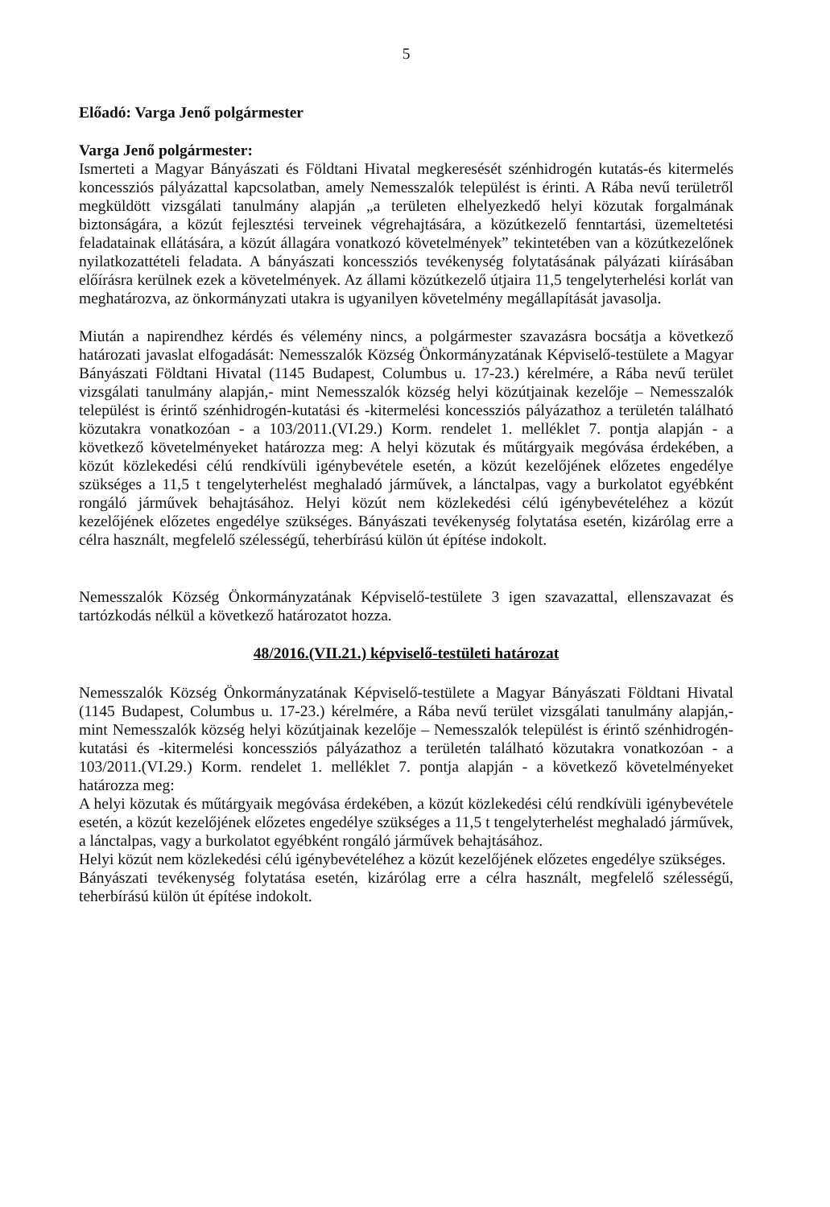5
Előadó: Varga Jenő polgármester
Varga Jenő polgármester:
Ismerteti a Magyar Bányászati és Földtani Hivatal megkeresését szénhidrogén kutatás-és kitermelés koncessziós pályázattal kapcsolatban, amely Nemesszalók települést is érinti. A Rába nevű területről megküldött vizsgálati tanulmány alapján „a területen elhelyezkedő helyi közutak forgalmának biztonságára, a közút fejlesztési terveinek végrehajtására, a közútkezelő fenntartási, üzemeltetési feladatainak ellátására, a közút állagára vonatkozó követelmények” tekintetében van a közútkezelőnek nyilatkozattételi feladata. A bányászati koncessziós tevékenység folytatásának pályázati kiírásában előírásra kerülnek ezek a követelmények. Az állami közútkezelő útjaira 11,5 tengelyterhelési korlát van meghatározva, az önkormányzati utakra is ugyanilyen követelmény megállapítását javasolja.
Miután a napirendhez kérdés és vélemény nincs, a polgármester szavazásra bocsátja a következő határozati javaslat elfogadását: Nemesszalók Község Önkormányzatának Képviselő-testülete a Magyar Bányászati Földtani Hivatal (1145 Budapest, Columbus u. 17-23.) kérelmére, a Rába nevű terület vizsgálati tanulmány alapján,- mint Nemesszalók község helyi közútjainak kezelője – Nemesszalók települést is érintő szénhidrogén-kutatási és -kitermelési koncessziós pályázathoz a területén található közutakra vonatkozóan - a 103/2011.(VI.29.) Korm. rendelet 1. melléklet 7. pontja alapján - a következő követelményeket határozza meg: A helyi közutak és műtárgyaik megóvása érdekében, a közút közlekedési célú rendkívüli igénybevétele esetén, a közút kezelőjének előzetes engedélye szükséges a 11,5 t tengelyterhelést meghaladó járművek, a lánctalpas, vagy a burkolatot egyébként rongáló járművek behajtásához. Helyi közút nem közlekedési célú igénybevételéhez a közút kezelőjének előzetes engedélye szükséges. Bányászati tevékenység folytatása esetén, kizárólag erre a célra használt, megfelelő szélességű, teherbírású külön út építése indokolt.
Nemesszalók Község Önkormányzatának Képviselő-testülete 3 igen szavazattal, ellenszavazat és tartózkodás nélkül a következő határozatot hozza.
48/2016.(VII.21.) képviselő-testületi határozat
Nemesszalók Község Önkormányzatának Képviselő-testülete a Magyar Bányászati Földtani Hivatal (1145 Budapest, Columbus u. 17-23.) kérelmére, a Rába nevű terület vizsgálati tanulmány alapján,- mint Nemesszalók község helyi közútjainak kezelője – Nemesszalók települést is érintő szénhidrogén-kutatási és -kitermelési koncessziós pályázathoz a területén található közutakra vonatkozóan - a 103/2011.(VI.29.) Korm. rendelet 1. melléklet 7. pontja alapján - a következő követelményeket határozza meg:
A helyi közutak és műtárgyaik megóvása érdekében, a közút közlekedési célú rendkívüli igénybevétele esetén, a közút kezelőjének előzetes engedélye szükséges a 11,5 t tengelyterhelést meghaladó járművek, a lánctalpas, vagy a burkolatot egyébként rongáló járművek behajtásához.
Helyi közút nem közlekedési célú igénybevételéhez a közút kezelőjének előzetes engedélye szükséges.
Bányászati tevékenység folytatása esetén, kizárólag erre a célra használt, megfelelő szélességű, teherbírású külön út építése indokolt.